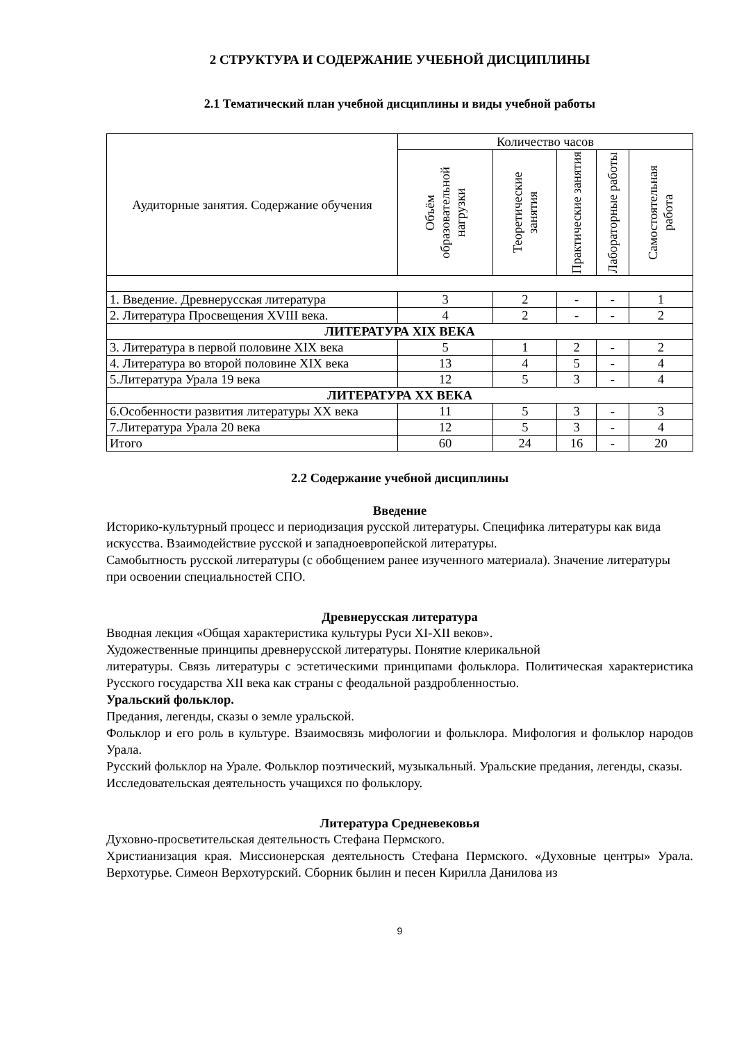2 СТРУКТУРА И СОДЕРЖАНИЕ УЧЕБНОЙ ДИСЦИПЛИНЫ
2.1 Тематический план учебной дисциплины и виды учебной работы
| Аудиторные занятия. Содержание обучения | Количество часов | | | | |
| --- | --- | --- | --- | --- | --- |
| | Объём образовательной нагрузки | Теоретические занятия | Практические занятия | Лабораторные работы | Самостоятельная работа |
| 1. Введение. Древнерусская литература | 3 | 2 | - | - | 1 |
| 2. Литература Просвещения XVIII века. | 4 | 2 | - | - | 2 |
| ЛИТЕРАТУРА XIX ВЕКА | | | | | |
| 3. Литература в первой половине XIX века | 5 | 1 | 2 | - | 2 |
| 4. Литература во второй половине XIX века | 13 | 4 | 5 | - | 4 |
| 5.Литература Урала 19 века | 12 | 5 | 3 | - | 4 |
| ЛИТЕРАТУРА XX ВЕКА | | | | | |
| 6.Особенности развития литературы XX века | 11 | 5 | 3 | - | 3 |
| 7.Литература Урала 20 века | 12 | 5 | 3 | - | 4 |
| Итого | 60 | 24 | 16 | - | 20 |
2.2 Содержание учебной дисциплины
Введение
Историко-культурный процесс и периодизация русской литературы. Специфика литературы как вида искусства. Взаимодействие русской и западноевропейской литературы.
Самобытность русской литературы (с обобщением ранее изученного материала). Значение литературы при освоении специальностей СПО.
Древнерусская литература
Вводная лекция «Общая характеристика культуры Руси XI-XII веков».
Художественные принципы древнерусской литературы. Понятие клерикальной
литературы. Связь литературы с эстетическими принципами фольклора. Политическая характеристика Русского государства XII века как страны с феодальной раздробленностью.
Уральский фольклор.
Предания, легенды, сказы о земле уральской.
Фольклор и его роль в культуре. Взаимосвязь мифологии и фольклора. Мифология и фольклор народов Урала.
Русский фольклор на Урале. Фольклор поэтический, музыкальный. Уральские предания, легенды, сказы.
Исследовательская деятельность учащихся по фольклору.
Литература Средневековья
Духовно-просветительская деятельность Стефана Пермского.
Христианизация края. Миссионерская деятельность Стефана Пермского. «Духовные центры» Урала. Верхотурье. Симеон Верхотурский. Сборник былин и песен Кирилла Данилова из
9